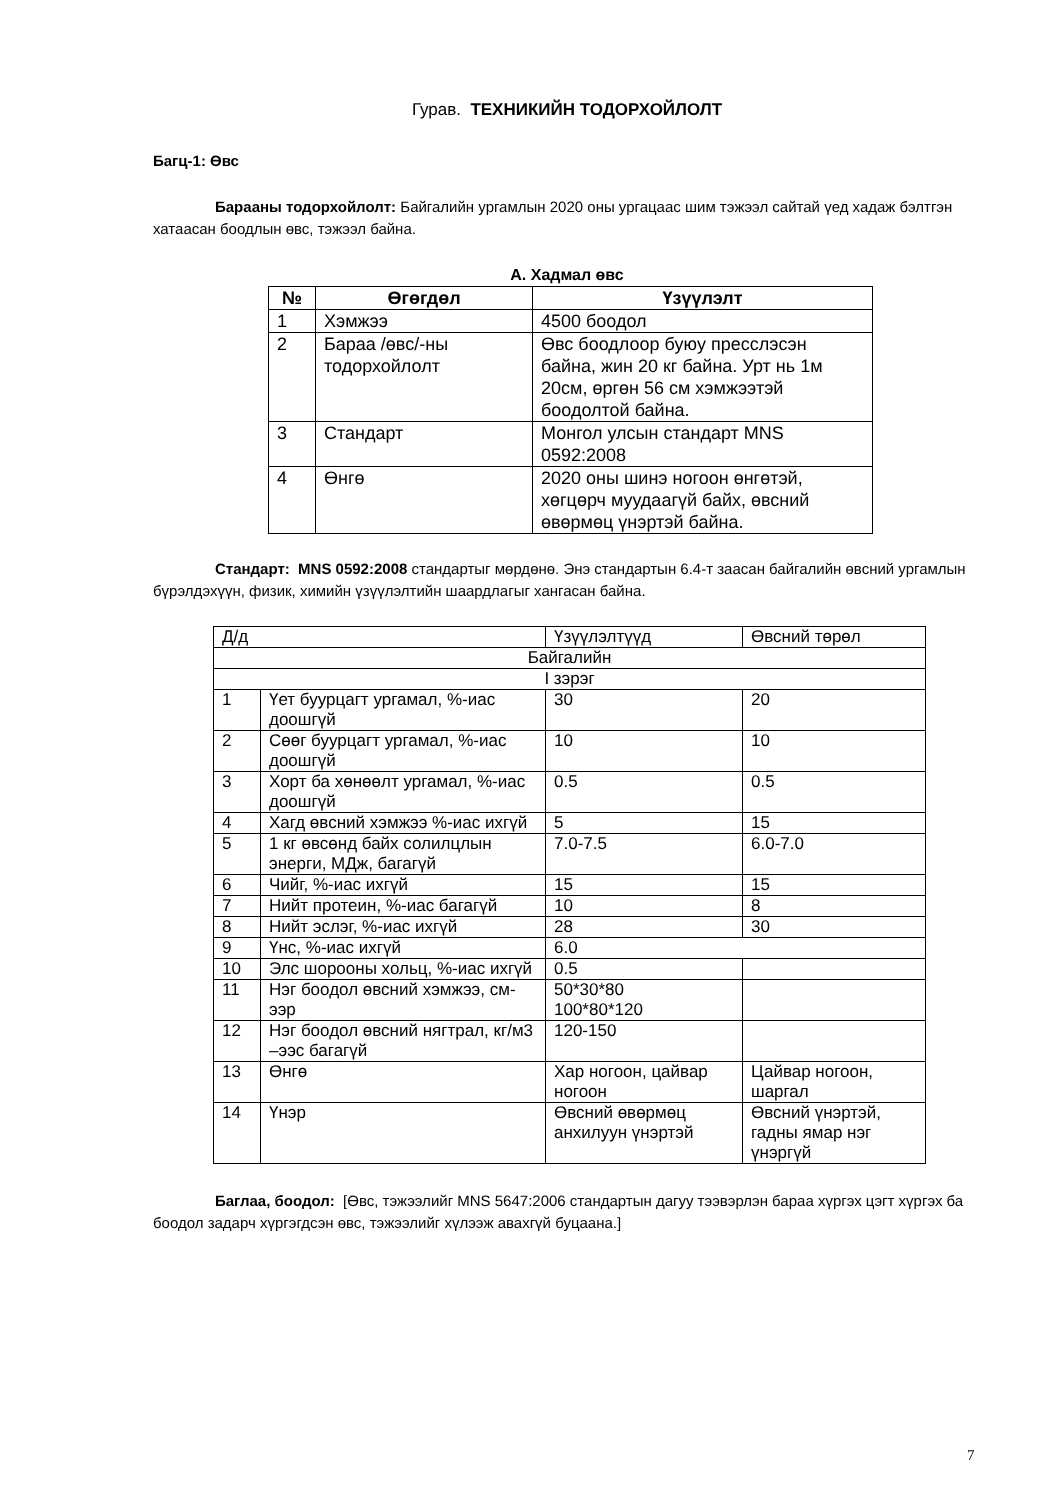Гурав. ТЕХНИКИЙН ТОДОРХОЙЛОЛТ
Багц-1: Өвс
Барааны тодорхойлолт: Байгалийн ургамлын 2020 оны ургацаас шим тэжээл сайтай үед хадаж бэлтгэн хатаасан боодлын өвс, тэжээл байна.
А. Хадмал өвс
| № | Өгөгдөл | Үзүүлэлт |
| --- | --- | --- |
| 1 | Хэмжээ | 4500 боодол |
| 2 | Бараа /өвс/-ны тодорхойлолт | Өвс боодлоор буюу пресслэсэн байна, жин 20 кг байна. Урт нь 1м 20см, өргөн 56 см хэмжээтэй боодолтой байна. |
| 3 | Стандарт | Монгол улсын стандарт MNS 0592:2008 |
| 4 | Өнгө | 2020 оны шинэ ногоон өнгөтэй, хөгцөрч муудаагүй байх, өвсний өвөрмөц үнэртэй байна. |
Стандарт: MNS 0592:2008 стандартыг мөрдөнө. Энэ стандартын 6.4-т заасан байгалийн өвсний ургамлын бүрэлдэхүүн, физик, химийн үзүүлэлтийн шаардлагыг хангасан байна.
| Д/д | | Үзүүлэлтүүд | Өвсний төрөл |
| Байгалийн | | | |
| I зэрэг | | | |
| 1 | Үет буурцагт ургамал, %-иас доошгүй | 30 | 20 |
| 2 | Сөөг буурцагт ургамал, %-иас доошгүй | 10 | 10 |
| 3 | Хорт ба хөнөөлт ургамал, %-иас доошгүй | 0.5 | 0.5 |
| 4 | Хагд өвсний хэмжээ %-иас ихгүй | 5 | 15 |
| 5 | 1 кг өвсөнд байх солилцлын энерги, МДж, багагүй | 7.0-7.5 | 6.0-7.0 |
| 6 | Чийг, %-иас ихгүй | 15 | 15 |
| 7 | Нийт протеин, %-иас багагүй | 10 | 8 |
| 8 | Нийт эслэг, %-иас ихгүй | 28 | 30 |
| 9 | Үнс, %-иас ихгүй | 6.0 | |
| 10 | Элс шорооны хольц, %-иас ихгүй | 0.5 | |
| 11 | Нэг боодол өвсний хэмжээ, см-ээр | 50*30*80 100*80*120 | |
| 12 | Нэг боодол өвсний нягтрал, кг/м3 –ээс багагүй | 120-150 | |
| 13 | Өнгө | Хар ногоон, цайвар ногоон | Цайвар ногоон, шаргал |
| 14 | Үнэр | Өвсний өвөрмөц анхилуун үнэртэй | Өвсний үнэртэй, гадны ямар нэг үнэргүй |
Баглаа, боодол: [Өвс, тэжээлийг MNS 5647:2006 стандартын дагуу тээвэрлэн бараа хүргэх цэгт хүргэх ба боодол задарч хүргэгдсэн өвс, тэжээлийг хүлээж авахгүй буцаана.]
7